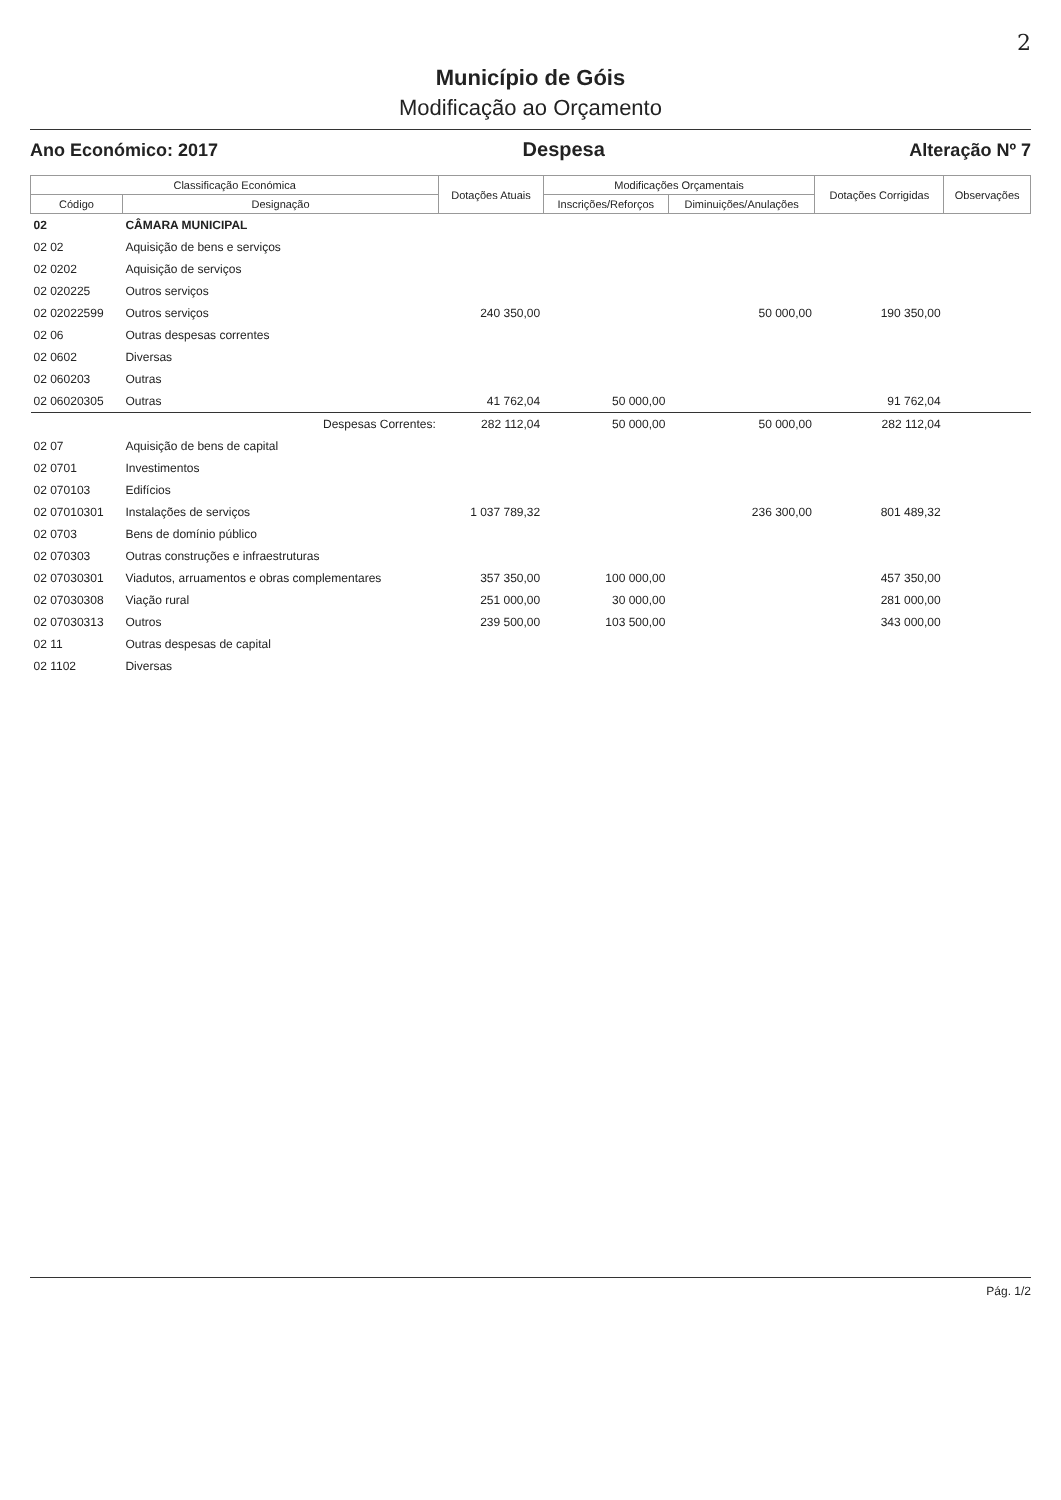2
Município de Góis
Modificação ao Orçamento
Ano Económico: 2017 Despesa Alteração Nº 7
| Classificação Económica | | Dotações Atuais | Modificações Orçamentais | | Dotações Corrigidas | Observações |
| --- | --- | --- | --- | --- | --- | --- |
| Código | Designação | | Inscrições/Reforços | Diminuições/Anulações | | |
| 02 | CÂMARA MUNICIPAL | | | | | |
| 02 02 | Aquisição de bens e serviços | | | | | |
| 02 0202 | Aquisição de serviços | | | | | |
| 02 020225 | Outros serviços | | | | | |
| 02 02022599 | Outros serviços | 240 350,00 | | 50 000,00 | 190 350,00 | |
| 02 06 | Outras despesas correntes | | | | | |
| 02 0602 | Diversas | | | | | |
| 02 060203 | Outras | | | | | |
| 02 06020305 | Outras | 41 762,04 | 50 000,00 | | 91 762,04 | |
| | Despesas Correntes: | 282 112,04 | 50 000,00 | 50 000,00 | 282 112,04 | |
| 02 07 | Aquisição de bens de capital | | | | | |
| 02 0701 | Investimentos | | | | | |
| 02 070103 | Edifícios | | | | | |
| 02 07010301 | Instalações de serviços | 1 037 789,32 | | 236 300,00 | 801 489,32 | |
| 02 0703 | Bens de domínio público | | | | | |
| 02 070303 | Outras construções e infraestruturas | | | | | |
| 02 07030301 | Viadutos, arruamentos e obras complementares | 357 350,00 | 100 000,00 | | 457 350,00 | |
| 02 07030308 | Viação rural | 251 000,00 | 30 000,00 | | 281 000,00 | |
| 02 07030313 | Outros | 239 500,00 | 103 500,00 | | 343 000,00 | |
| 02 11 | Outras despesas de capital | | | | | |
| 02 1102 | Diversas | | | | | |
Pág. 1/2